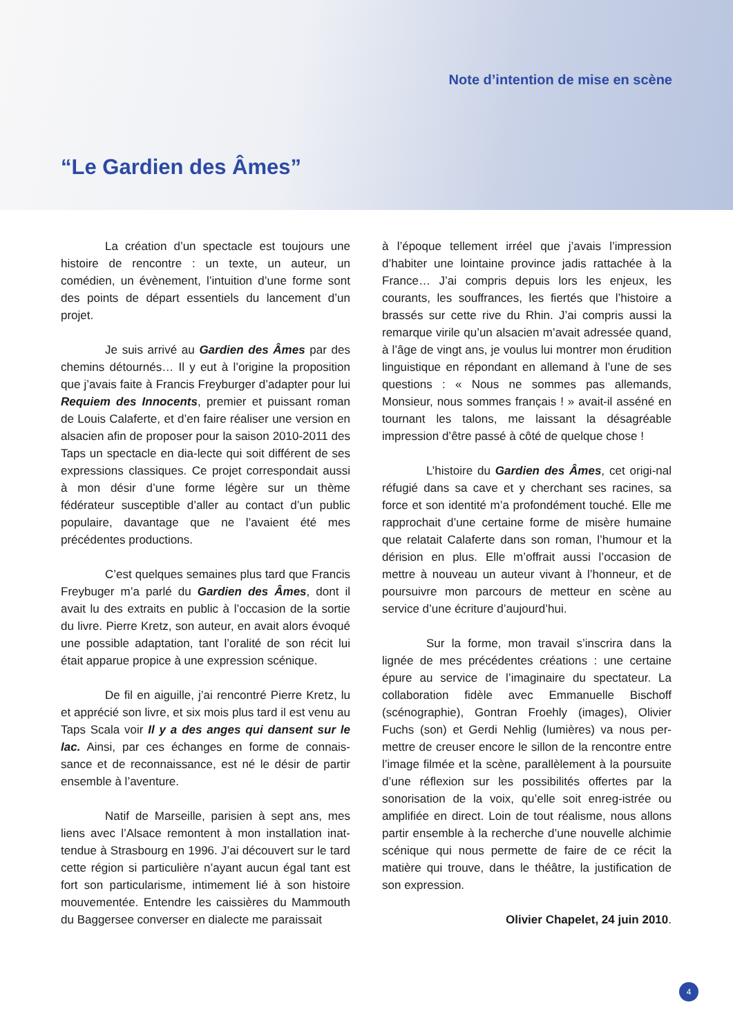Note d’intention de mise en scène
“Le Gardien des Âmes”
La création d’un spectacle est toujours une histoire de rencontre : un texte, un auteur, un comédien, un évènement, l’intuition d’une forme sont des points de départ essentiels du lancement d’un projet.
Je suis arrivé au Gardien des Âmes par des chemins détournés… Il y eut à l’origine la proposition que j’avais faite à Francis Freyburger d’adapter pour lui Requiem des Innocents, premier et puissant roman de Louis Calaferte, et d’en faire réaliser une version en alsacien afin de proposer pour la saison 2010-2011 des Taps un spectacle en dia-lecte qui soit différent de ses expressions classiques. Ce projet correspondait aussi à mon désir d’une forme légère sur un thème fédérateur susceptible d’aller au contact d’un public populaire, davantage que ne l’avaient été mes précédentes productions.
C’est quelques semaines plus tard que Francis Freybuger m’a parlé du Gardien des Âmes, dont il avait lu des extraits en public à l’occasion de la sortie du livre. Pierre Kretz, son auteur, en avait alors évoqué une possible adaptation, tant l’oralité de son récit lui était apparue propice à une expression scénique.
De fil en aiguille, j’ai rencontré Pierre Kretz, lu et apprécié son livre, et six mois plus tard il est venu au Taps Scala voir Il y a des anges qui dansent sur le lac. Ainsi, par ces échanges en forme de connais-sance et de reconnaissance, est né le désir de partir ensemble à l’aventure.
Natif de Marseille, parisien à sept ans, mes liens avec l’Alsace remontent à mon installation inat-tendue à Strasbourg en 1996. J’ai découvert sur le tard cette région si particulière n’ayant aucun égal tant est fort son particularisme, intimement lié à son histoire mouvementée. Entendre les caissières du Mammouth du Baggersee converser en dialecte me paraissait
à l’époque tellement irréel que j’avais l’impression d’habiter une lointaine province jadis rattachée à la France… J’ai compris depuis lors les enjeux, les courants, les souffrances, les fiertés que l’histoire a brassés sur cette rive du Rhin. J’ai compris aussi la remarque virile qu’un alsacien m’avait adressée quand, à l’âge de vingt ans, je voulus lui montrer mon érudition linguistique en répondant en allemand à l’une de ses questions : « Nous ne sommes pas allemands, Monsieur, nous sommes français ! » avait-il asséné en tournant les talons, me laissant la désagréable impression d’être passé à côté de quelque chose !
L’histoire du Gardien des Âmes, cet origi-nal réfugié dans sa cave et y cherchant ses racines, sa force et son identité m’a profondément touché. Elle me rapprochait d’une certaine forme de misère humaine que relatait Calaferte dans son roman, l’humour et la dérision en plus. Elle m’offrait aussi l’occasion de mettre à nouveau un auteur vivant à l’honneur, et de poursuivre mon parcours de metteur en scène au service d’une écriture d’aujourd’hui.
Sur la forme, mon travail s’inscrira dans la lignée de mes précédentes créations : une certaine épure au service de l’imaginaire du spectateur. La collaboration fidèle avec Emmanuelle Bischoff (scénographie), Gontran Froehly (images), Olivier Fuchs (son) et Gerdi Nehlig (lumières) va nous per-mettre de creuser encore le sillon de la rencontre entre l’image filmée et la scène, parallèlement à la poursuite d’une réflexion sur les possibilités offertes par la sonorisation de la voix, qu’elle soit enreg-istrée ou amplifiée en direct. Loin de tout réalisme, nous allons partir ensemble à la recherche d’une nouvelle alchimie scénique qui nous permette de faire de ce récit la matière qui trouve, dans le théâtre, la justification de son expression.
Olivier Chapelet, 24 juin 2010.
4